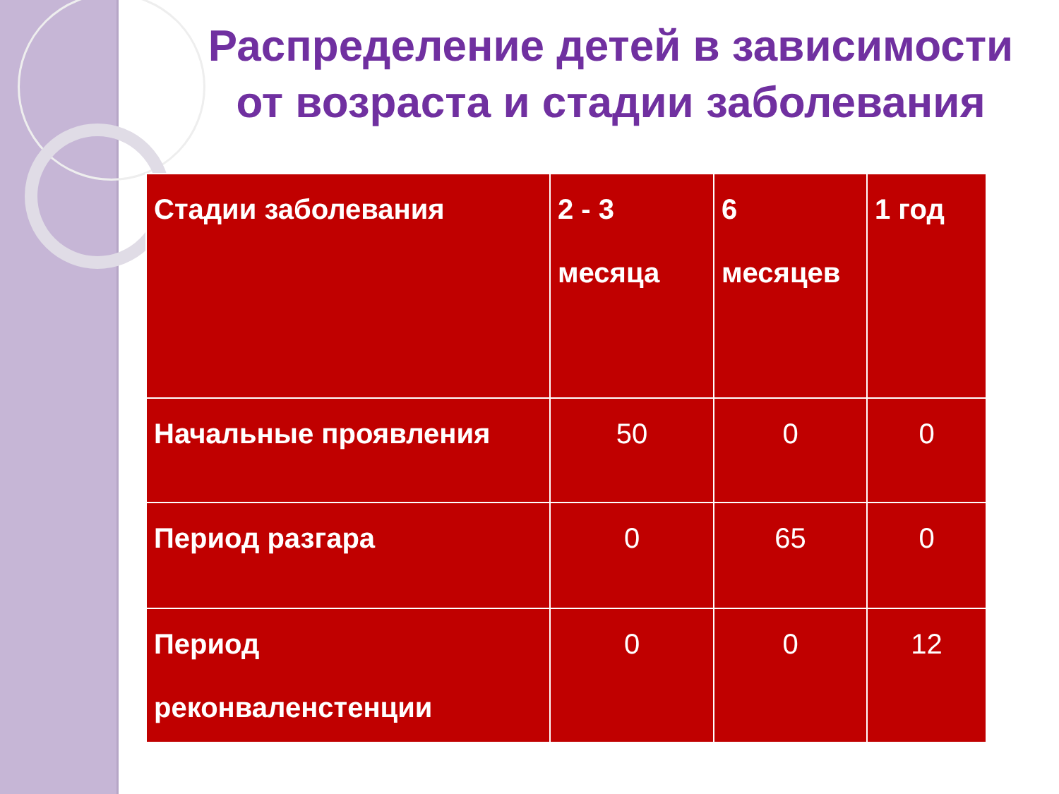Распределение детей в зависимости от возраста и стадии заболевания
| Стадии заболевания | 2 - 3 месяца | 6 месяцев | 1 год |
| --- | --- | --- | --- |
| Начальные проявления | 50 | 0 | 0 |
| Период разгара | 0 | 65 | 0 |
| Период реконваленстенции | 0 | 0 | 12 |